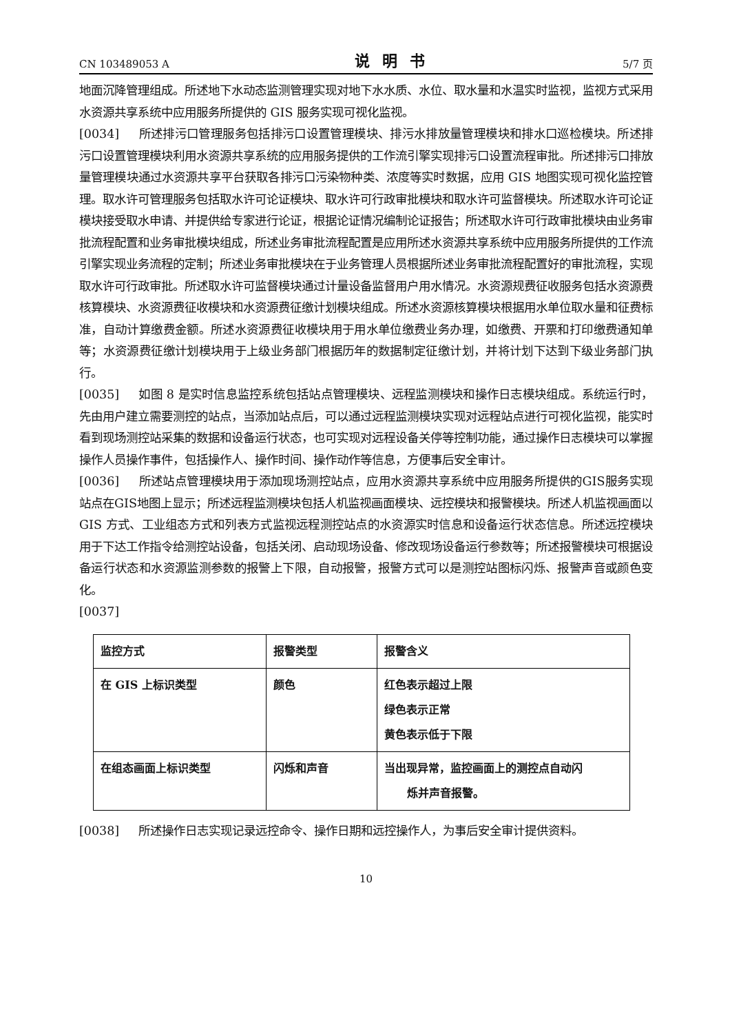CN 103489053 A 说明书 5/7 页
地面沉降管理组成。所述地下水动态监测管理实现对地下水水质、水位、取水量和水温实时监视，监视方式采用水资源共享系统中应用服务所提供的 GIS 服务实现可视化监视。
[0034] 所述排污口管理服务包括排污口设置管理模块、排污水排放量管理模块和排水口巡检模块。所述排污口设置管理模块利用水资源共享系统的应用服务提供的工作流引擎实现排污口设置流程审批。所述排污口排放量管理模块通过水资源共享平台获取各排污口污染物种类、浓度等实时数据，应用 GIS 地图实现可视化监控管理。取水许可管理服务包括取水许可论证模块、取水许可行政审批模块和取水许可监督模块。所述取水许可论证模块接受取水申请、并提供给专家进行论证，根据论证情况编制论证报告；所述取水许可行政审批模块由业务审批流程配置和业务审批模块组成，所述业务审批流程配置是应用所述水资源共享系统中应用服务所提供的工作流引擎实现业务流程的定制；所述业务审批模块在于业务管理人员根据所述业务审批流程配置好的审批流程，实现取水许可行政审批。所述取水许可监督模块通过计量设备监督用户用水情况。水资源规费征收服务包括水资源费核算模块、水资源费征收模块和水资源费征缴计划模块组成。所述水资源核算模块根据用水单位取水量和征费标准，自动计算缴费金额。所述水资源费征收模块用于用水单位缴费业务办理，如缴费、开票和打印缴费通知单等；水资源费征缴计划模块用于上级业务部门根据历年的数据制定征缴计划，并将计划下达到下级业务部门执行。
[0035] 如图 8 是实时信息监控系统包括站点管理模块、远程监测模块和操作日志模块组成。系统运行时，先由用户建立需要测控的站点，当添加站点后，可以通过远程监测模块实现对远程站点进行可视化监视，能实时看到现场测控站采集的数据和设备运行状态，也可实现对远程设备关停等控制功能，通过操作日志模块可以掌握操作人员操作事件，包括操作人、操作时间、操作动作等信息，方便事后安全审计。
[0036] 所述站点管理模块用于添加现场测控站点，应用水资源共享系统中应用服务所提供的GIS服务实现站点在GIS地图上显示；所述远程监测模块包括人机监视画面模块、远控模块和报警模块。所述人机监视画面以 GIS 方式、工业组态方式和列表方式监视远程测控站点的水资源实时信息和设备运行状态信息。所述远控模块用于下达工作指令给测控站设备，包括关闭、启动现场设备、修改现场设备运行参数等；所述报警模块可根据设备运行状态和水资源监测参数的报警上下限，自动报警，报警方式可以是测控站图标闪烁、报警声音或颜色变化。
[0037]
| 监控方式 | 报警类型 | 报警含义 |
| 在 GIS 上标识类型 | 颜色 | 红色表示超过上限 绿色表示正常 黄色表示低于下限 |
| 在组态画面上标识类型 | 闪烁和声音 | 当出现异常，监控画面上的测控点自动闪 烁并声音报警。 |
[0038] 所述操作日志实现记录远控命令、操作日期和远控操作人，为事后安全审计提供资料。
10